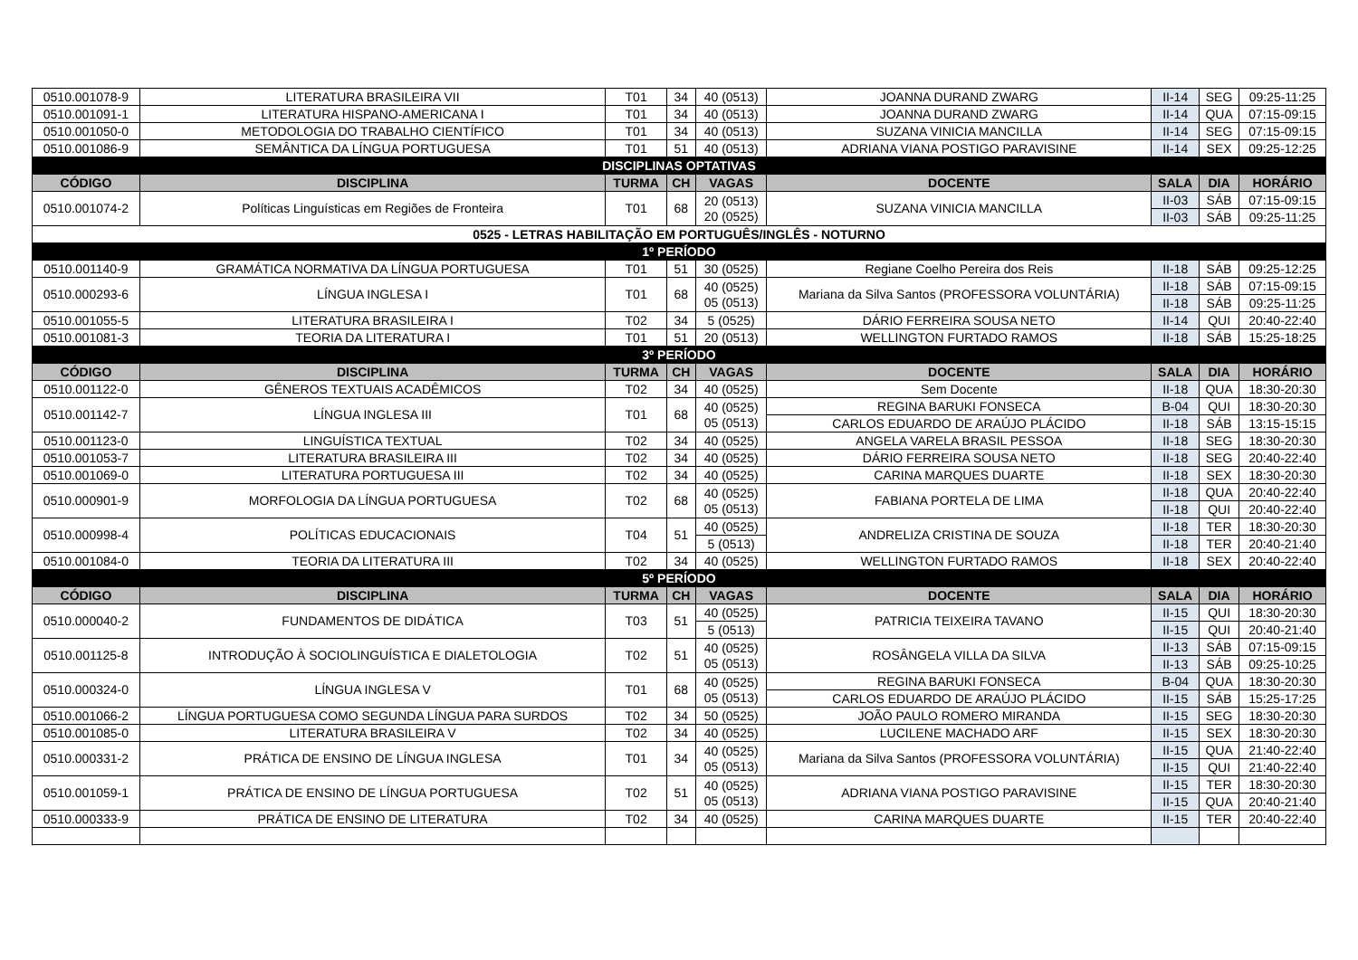| 0510.001078-9 | LITERATURA BRASILEIRA VII | T01 | 34 | 40 (0513) | JOANNA DURAND ZWARG | II-14 | SEG | 09:25-11:25 |
| 0510.001091-1 | LITERATURA HISPANO-AMERICANA I | T01 | 34 | 40 (0513) | JOANNA DURAND ZWARG | II-14 | QUA | 07:15-09:15 |
| 0510.001050-0 | METODOLOGIA DO TRABALHO CIENTÍFICO | T01 | 34 | 40 (0513) | SUZANA VINICIA MANCILLA | II-14 | SEG | 07:15-09:15 |
| 0510.001086-9 | SEMÂNTICA DA LÍNGUA PORTUGUESA | T01 | 51 | 40 (0513) | ADRIANA VIANA POSTIGO PARAVISINE | II-14 | SEX | 09:25-12:25 |
| DISCIPLINAS OPTATIVAS | | | | | | | | |
| CÓDIGO | DISCIPLINA | TURMA | CH | VAGAS | DOCENTE | SALA | DIA | HORÁRIO |
| 0510.001074-2 | Políticas Linguísticas em Regiões de Fronteira | T01 | 68 | 20 (0513) 20 (0525) | SUZANA VINICIA MANCILLA | II-03 | SÁB | 07:15-09:15 |
| | | | | | | II-03 | SÁB | 09:25-11:25 |
| 0525 - LETRAS HABILITAÇÃO EM PORTUGUÊS/INGLÊS - NOTURNO | | | | | | | | |
| 1º PERÍODO | | | | | | | | |
| 0510.001140-9 | GRAMÁTICA NORMATIVA DA LÍNGUA PORTUGUESA | T01 | 51 | 30 (0525) | Regiane Coelho Pereira dos Reis | II-18 | SÁB | 09:25-12:25 |
| 0510.000293-6 | LÍNGUA INGLESA I | T01 | 68 | 40 (0525) 05 (0513) | Mariana da Silva Santos (PROFESSORA VOLUNTÁRIA) | II-18 | SÁB | 07:15-09:15 |
| | | | | | | II-18 | SÁB | 09:25-11:25 |
| 0510.001055-5 | LITERATURA BRASILEIRA I | T02 | 34 | 5 (0525) | DÁRIO FERREIRA SOUSA NETO | II-14 | QUI | 20:40-22:40 |
| 0510.001081-3 | TEORIA DA LITERATURA I | T01 | 51 | 20 (0513) | WELLINGTON FURTADO RAMOS | II-18 | SÁB | 15:25-18:25 |
| 3º PERÍODO | | | | | | | | |
| CÓDIGO | DISCIPLINA | TURMA | CH | VAGAS | DOCENTE | SALA | DIA | HORÁRIO |
| 0510.001122-0 | GÊNEROS TEXTUAIS ACADÊMICOS | T02 | 34 | 40 (0525) | Sem Docente | II-18 | QUA | 18:30-20:30 |
| 0510.001142-7 | LÍNGUA INGLESA III | T01 | 68 | 40 (0525) 05 (0513) | REGINA BARUKI FONSECA | B-04 | QUI | 18:30-20:30 |
| | | | | | CARLOS EDUARDO DE ARAÚJO PLÁCIDO | II-18 | SÁB | 13:15-15:15 |
| 0510.001123-0 | LINGUÍSTICA TEXTUAL | T02 | 34 | 40 (0525) | ANGELA VARELA BRASIL PESSOA | II-18 | SEG | 18:30-20:30 |
| 0510.001053-7 | LITERATURA BRASILEIRA III | T02 | 34 | 40 (0525) | DÁRIO FERREIRA SOUSA NETO | II-18 | SEG | 20:40-22:40 |
| 0510.001069-0 | LITERATURA PORTUGUESA III | T02 | 34 | 40 (0525) | CARINA MARQUES DUARTE | II-18 | SEX | 18:30-20:30 |
| 0510.000901-9 | MORFOLOGIA DA LÍNGUA PORTUGUESA | T02 | 68 | 40 (0525) 05 (0513) | FABIANA PORTELA DE LIMA | II-18 | QUA | 20:40-22:40 |
| | | | | | | II-18 | QUI | 20:40-22:40 |
| 0510.000998-4 | POLÍTICAS EDUCACIONAIS | T04 | 51 | 40 (0525) | ANDRELIZA CRISTINA DE SOUZA | II-18 | TER | 18:30-20:30 |
| | | | | 5 (0513) | | II-18 | TER | 20:40-21:40 |
| 0510.001084-0 | TEORIA DA LITERATURA III | T02 | 34 | 40 (0525) | WELLINGTON FURTADO RAMOS | II-18 | SEX | 20:40-22:40 |
| 5º PERÍODO | | | | | | | | |
| CÓDIGO | DISCIPLINA | TURMA | CH | VAGAS | DOCENTE | SALA | DIA | HORÁRIO |
| 0510.000040-2 | FUNDAMENTOS DE DIDÁTICA | T03 | 51 | 40 (0525) | PATRICIA TEIXEIRA TAVANO | II-15 | QUI | 18:30-20:30 |
| | | | | 5 (0513) | | II-15 | QUI | 20:40-21:40 |
| 0510.001125-8 | INTRODUÇÃO À SOCIOLINGUÍSTICA E DIALETOLOGIA | T02 | 51 | 40 (0525) 05 (0513) | ROSÂNGELA VILLA DA SILVA | II-13 | SÁB | 07:15-09:15 |
| | | | | | | II-13 | SÁB | 09:25-10:25 |
| 0510.000324-0 | LÍNGUA INGLESA V | T01 | 68 | 40 (0525) 05 (0513) | REGINA BARUKI FONSECA | B-04 | QUA | 18:30-20:30 |
| | | | | | CARLOS EDUARDO DE ARAÚJO PLÁCIDO | II-15 | SÁB | 15:25-17:25 |
| 0510.001066-2 | LÍNGUA PORTUGUESA COMO SEGUNDA LÍNGUA PARA SURDOS | T02 | 34 | 50 (0525) | JOÃO PAULO ROMERO MIRANDA | II-15 | SEG | 18:30-20:30 |
| 0510.001085-0 | LITERATURA BRASILEIRA V | T02 | 34 | 40 (0525) | LUCILENE MACHADO ARF | II-15 | SEX | 18:30-20:30 |
| 0510.000331-2 | PRÁTICA DE ENSINO DE LÍNGUA INGLESA | T01 | 34 | 40 (0525) 05 (0513) | Mariana da Silva Santos (PROFESSORA VOLUNTÁRIA) | II-15 | QUA | 21:40-22:40 |
| | | | | | | II-15 | QUI | 21:40-22:40 |
| 0510.001059-1 | PRÁTICA DE ENSINO DE LÍNGUA PORTUGUESA | T02 | 51 | 40 (0525) 05 (0513) | ADRIANA VIANA POSTIGO PARAVISINE | II-15 | TER | 18:30-20:30 |
| | | | | | | II-15 | QUA | 20:40-21:40 |
| 0510.000333-9 | PRÁTICA DE ENSINO DE LITERATURA | T02 | 34 | 40 (0525) | CARINA MARQUES DUARTE | II-15 | TER | 20:40-22:40 |